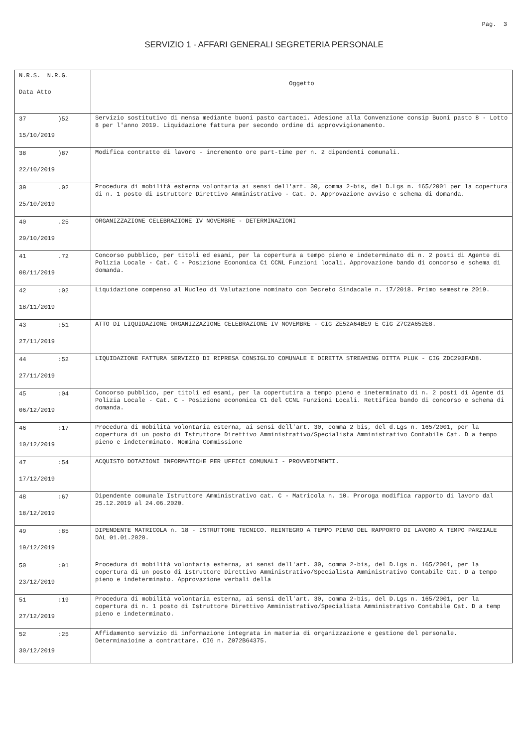Pag. 3
SERVIZIO 1 - AFFARI GENERALI SEGRETERIA PERSONALE
| N.R.S. N.R.G. Data Atto | Oggetto |
| 37 )52 15/10/2019 | Servizio sostitutivo di mensa mediante buoni pasto cartacei. Adesione alla Convenzione consip Buoni pasto 8 - Lotto 8 per l'anno 2019. Liquidazione fattura per secondo ordine di approvvigionamento. |
| 38 )87 22/10/2019 | Modifica contratto di lavoro - incremento ore part-time per n. 2 dipendenti comunali. |
| 39 .02 25/10/2019 | Procedura di mobilità esterna volontaria ai sensi dell'art. 30, comma 2-bis, del D.Lgs n. 165/2001 per la copertura di n. 1 posto di Istruttore Direttivo Amministrativo - Cat. D. Approvazione avviso e schema di domanda. |
| 40 .25 29/10/2019 | ORGANIZZAZIONE CELEBRAZIONE IV NOVEMBRE - DETERMINAZIONI |
| 41 .72 08/11/2019 | Concorso pubblico, per titoli ed esami, per la copertura a tempo pieno e indeterminato di n. 2 posti di Agente di Polizia Locale - Cat. C - Posizione Economica C1 CCNL Funzioni locali. Approvazione bando di concorso e schema di domanda. |
| 42 :02 18/11/2019 | Liquidazione compenso al Nucleo di Valutazione nominato con Decreto Sindacale n. 17/2018. Primo semestre 2019. |
| 43 :51 27/11/2019 | ATTO DI LIQUIDAZIONE ORGANIZZAZIONE CELEBRAZIONE IV NOVEMBRE - CIG ZE52A64BE9 E CIG Z7C2A652E8. |
| 44 :52 27/11/2019 | LIQUIDAZIONE FATTURA SERVIZIO DI RIPRESA CONSIGLIO COMUNALE E DIRETTA STREAMING DITTA PLUK - CIG ZDC293FAD8. |
| 45 :04 06/12/2019 | Concorso pubblico, per titoli ed esami, per la copertutira a tempo pieno e ineterminato di n. 2 posti di Agente di Polizia Locale - Cat. C - Posizione economica C1 del CCNL Funzioni Locali. Rettifica bando di concorso e schema di domanda. |
| 46 :17 10/12/2019 | Procedura di mobilità volontaria esterna, ai sensi dell'art. 30, comma 2 bis, del d.Lgs n. 165/2001, per la copertura di un posto di Istruttore Direttivo Amministrativo/Specialista Amministrativo Contabile Cat. D a tempo pieno e indeterminato. Nomina Commissione |
| 47 :54 17/12/2019 | ACQUISTO DOTAZIONI INFORMATICHE PER UFFICI COMUNALI - PROVVEDIMENTI. |
| 48 :67 18/12/2019 | Dipendente comunale Istruttore Amministrativo cat. C - Matricola n. 10. Proroga modifica rapporto di lavoro dal 25.12.2019 al 24.06.2020. |
| 49 :85 19/12/2019 | DIPENDENTE MATRICOLA n. 18 - ISTRUTTORE TECNICO. REINTEGRO A TEMPO PIENO DEL RAPPORTO DI LAVORO A TEMPO PARZIALE DAL 01.01.2020. |
| 50 :91 23/12/2019 | Procedura di mobilità volontaria esterna, ai sensi dell'art. 30, comma 2-bis, del D.Lgs n. 165/2001, per la copertura di un posto di Istruttore Direttivo Amministrativo/Specialista Amministrativo Contabile Cat. D a tempo pieno e indeterminato. Approvazione verbali della |
| 51 :19 27/12/2019 | Procedura di mobilità volontaria esterna, ai sensi dell'art. 30, comma 2-bis, del D.Lgs n. 165/2001, per la copertura di n. 1 posto di Istruttore Direttivo Amministrativo/Specialista Amministrativo Contabile Cat. D a temp pieno e indeterminato. |
| 52 :25 30/12/2019 | Affidamento servizio di informazione integrata in materia di organizzazione e gestione del personale. Determinaioine a contrattare. CIG n. Z072B64375. |